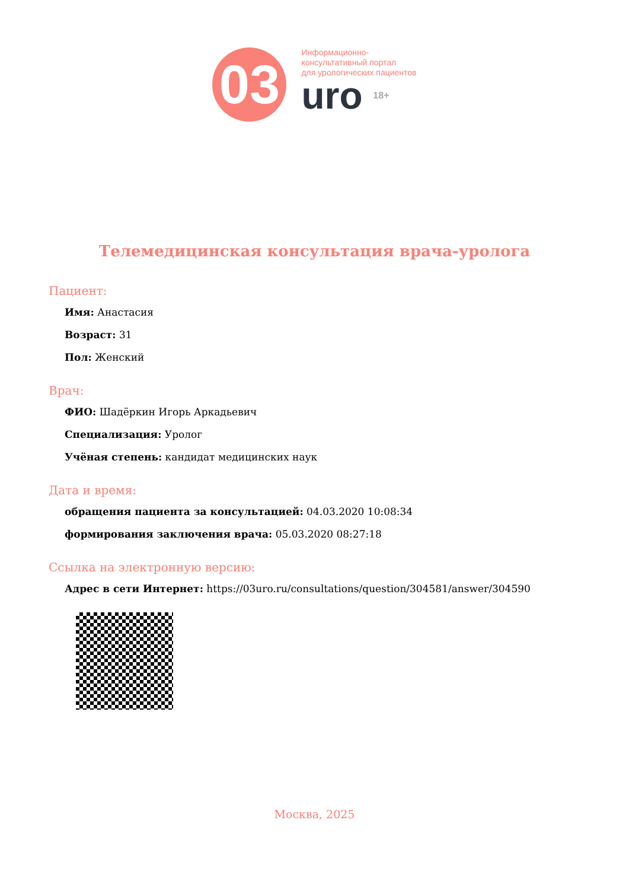03
Информационно-
консультативный портал
для урологических пациентов
uro 18+
Телемедицинская консультация врача-уролога
Пациент:
Имя: Анастасия
Возраст: 31
Пол: Женский
Врач:
ФИО: Шадёркин Игорь Аркадьевич
Специализация: Уролог
Учёная степень: кандидат медицинских наук
Дата и время:
обращения пациента за консультацией: 04.03.2020 10:08:34
формирования заключения врача: 05.03.2020 08:27:18
Ссылка на электронную версию:
Адрес в сети Интернет: https://03uro.ru/consultations/question/304581/answer/304590
Москва, 2025